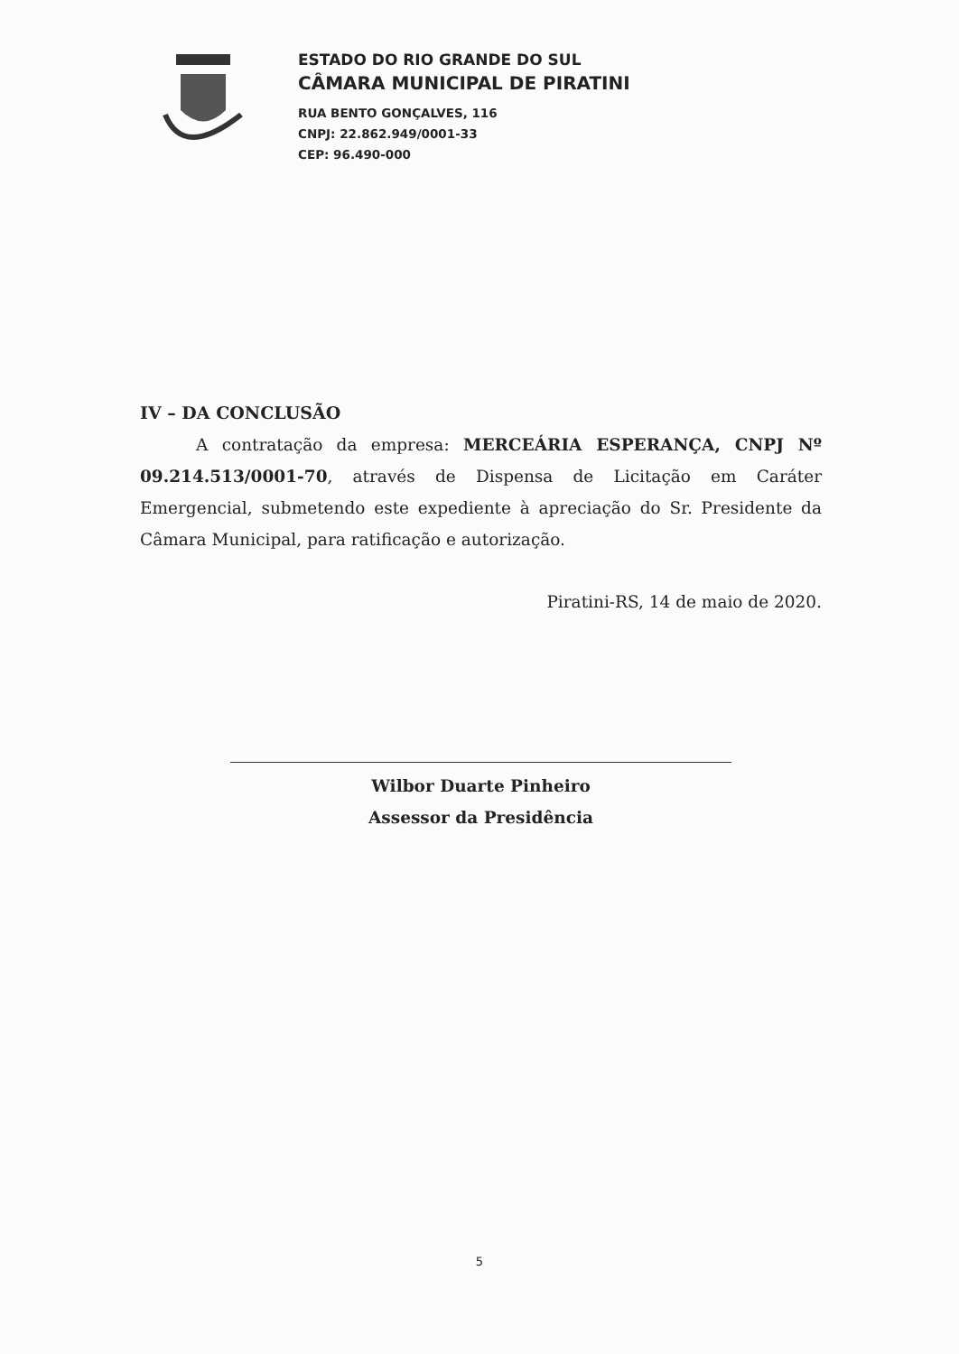ESTADO DO RIO GRANDE DO SUL
CÂMARA MUNICIPAL DE PIRATINI
RUA BENTO GONÇALVES, 116
CNPJ: 22.862.949/0001-33
CEP: 96.490-000
IV – DA CONCLUSÃO
A contratação da empresa: MERCEÁRIA ESPERANÇA, CNPJ Nº 09.214.513/0001-70, através de Dispensa de Licitação em Caráter Emergencial, submetendo este expediente à apreciação do Sr. Presidente da Câmara Municipal, para ratificação e autorização.
Piratini-RS, 14 de maio de 2020.
Wilbor Duarte Pinheiro
Assessor da Presidência
5